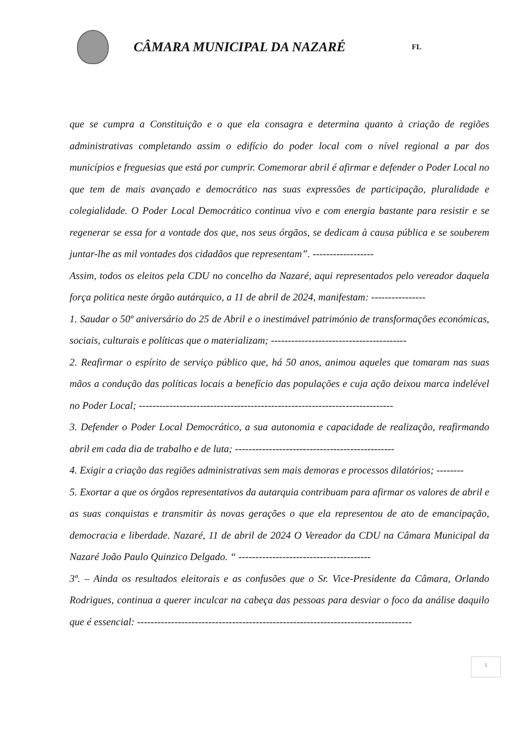CÂMARA MUNICIPAL DA NAZARÉ
FL
que se cumpra a Constituição e o que ela consagra e determina quanto à criação de regiões administrativas completando assim o edifício do poder local com o nível regional a par dos municípios e freguesias que está por cumprir. Comemorar abril é afirmar e defender o Poder Local no que tem de mais avançado e democrático nas suas expressões de participação, pluralidade e colegialidade. O Poder Local Democrático continua vivo e com energia bastante para resistir e se regenerar se essa for a vontade dos que, nos seus órgãos, se dedicam à causa pública e se souberem juntar-lhe as mil vontades dos cidadãos que representam”. ------------------
Assim, todos os eleitos pela CDU no concelho da Nazaré, aqui representados pelo vereador daquela força politica neste órgão autárquico, a 11 de abril de 2024, manifestam: ----------------
1. Saudar o 50º aniversário do 25 de Abril e o inestimável património de transformações económicas, sociais, culturais e políticas que o materializam; ----------------------------------------
2. Reafirmar o espírito de serviço público que, há 50 anos, animou aqueles que tomaram nas suas mãos a condução das políticas locais a benefício das populações e cuja ação deixou marca indelével no Poder Local; ---------------------------------------------------------------------------
3. Defender o Poder Local Democrático, a sua autonomia e capacidade de realização, reafirmando abril em cada dia de trabalho e de luta; -----------------------------------------------
4. Exigir a criação das regiões administrativas sem mais demoras e processos dilatórios; --------
5. Exortar a que os órgãos representativos da autarquia contribuam para afirmar os valores de abril e as suas conquistas e transmitir às novas gerações o que ela representou de ato de emancipação, democracia e liberdade. Nazaré, 11 de abril de 2024 O Vereador da CDU na Câmara Municipal da Nazaré João Paulo Quinzico Delgado. “ ---------------------------------------
3º. – Ainda os resultados eleitorais e as confusões que o Sr. Vice-Presidente da Câmara, Orlando Rodrigues, continua a querer inculcar na cabeça das pessoas para desviar o foco da análise daquilo que é essencial: ---------------------------------------------------------------------------------
5